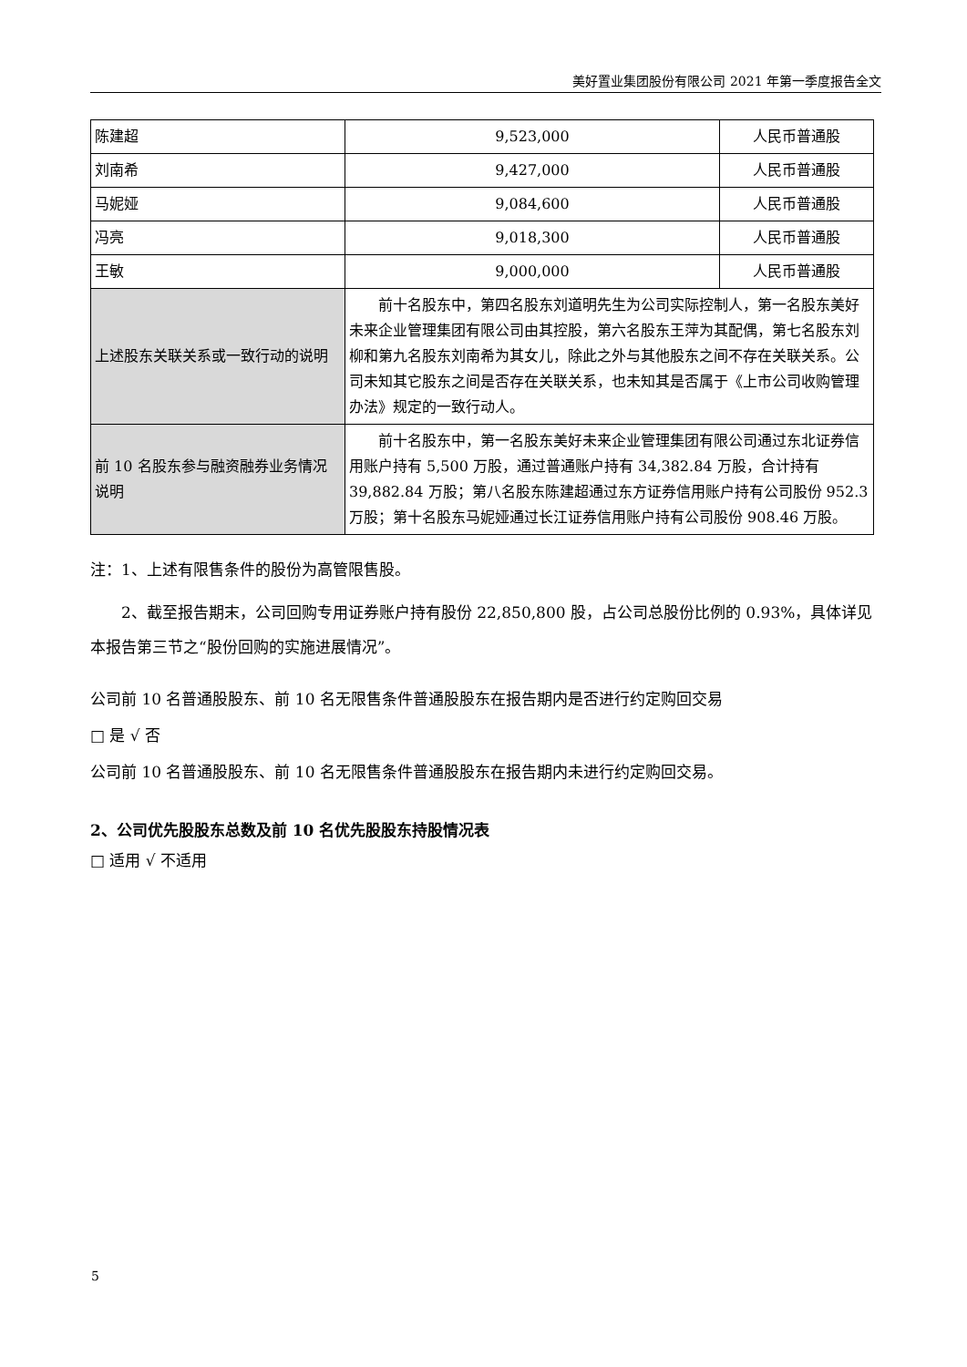美好置业集团股份有限公司 2021 年第一季度报告全文
| 陈建超 | 9,523,000 | 人民币普通股 |
| 刘南希 | 9,427,000 | 人民币普通股 |
| 马妮娅 | 9,084,600 | 人民币普通股 |
| 冯亮 | 9,018,300 | 人民币普通股 |
| 王敏 | 9,000,000 | 人民币普通股 |
| 上述股东关联关系或一致行动的说明 | 前十名股东中，第四名股东刘道明先生为公司实际控制人，第一名股东美好未来企业管理集团有限公司由其控股，第六名股东王萍为其配偶，第七名股东刘柳和第九名股东刘南希为其女儿，除此之外与其他股东之间不存在关联关系。公司未知其它股东之间是否存在关联关系，也未知其是否属于《上市公司收购管理办法》规定的一致行动人。 | |
| 前 10 名股东参与融资融券业务情况说明 | 前十名股东中，第一名股东美好未来企业管理集团有限公司通过东北证券信用账户持有 5,500 万股，通过普通账户持有 34,382.84 万股，合计持有 39,882.84 万股；第八名股东陈建超通过东方证券信用账户持有公司股份 952.3 万股；第十名股东马妮娅通过长江证券信用账户持有公司股份 908.46 万股。 | |
注：1、上述有限售条件的股份为高管限售股。
2、截至报告期末，公司回购专用证券账户持有股份 22,850,800 股，占公司总股份比例的 0.93%，具体详见本报告第三节之“股份回购的实施进展情况”。
公司前 10 名普通股股东、前 10 名无限售条件普通股股东在报告期内是否进行约定购回交易
□ 是 √ 否
公司前 10 名普通股股东、前 10 名无限售条件普通股股东在报告期内未进行约定购回交易。
2、公司优先股股东总数及前 10 名优先股股东持股情况表
□ 适用 √ 不适用
5